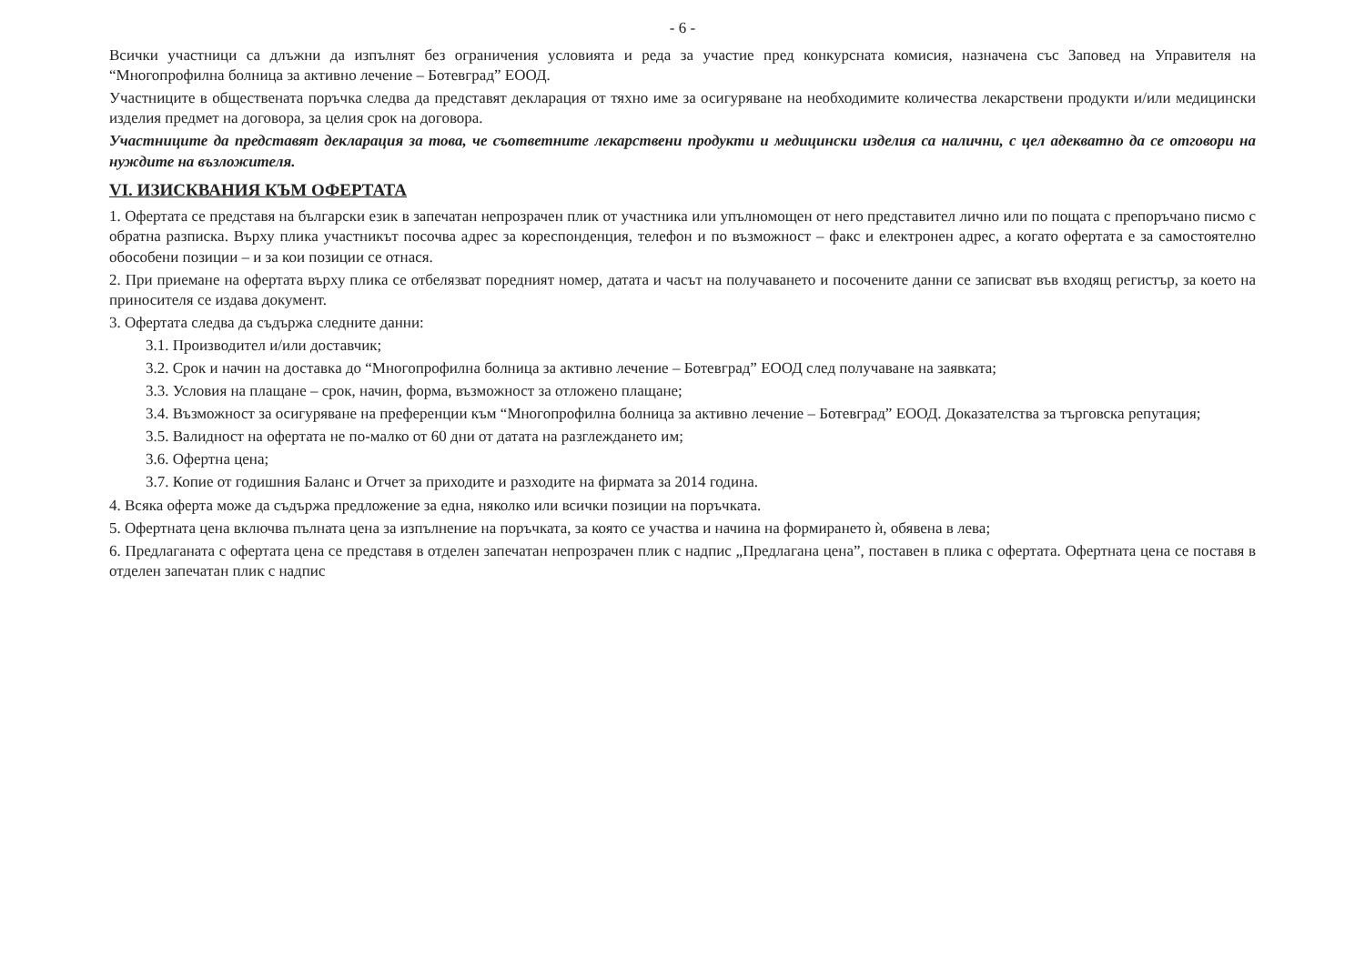- 6 -
Всички участници са длъжни да изпълнят без ограничения условията и реда за участие пред конкурсната комисия, назначена със Заповед на Управителя на “Многопрофилна болница за активно лечение – Ботевград” ЕООД.
Участниците в обществената поръчка следва да представят декларация от тяхно име за осигуряване на необходимите количества лекарствени продукти и/или медицински изделия предмет на договора, за целия срок на договора.
Участниците да представят декларация за това, че съответните лекарствени продукти и медицински изделия са налични, с цел адекватно да се отговори на нуждите на възложителя.
VI. ИЗИСКВАНИЯ КЪМ ОФЕРТАТА
1. Офертата се представя на български език в запечатан непрозрачен плик от участника или упълномощен от него представител лично или по пощата с препоръчано писмо с обратна разписка. Върху плика участникът посочва адрес за кореспонденция, телефон и по възможност – факс и електронен адрес, а когато офертата е за самостоятелно обособени позиции – и за кои позиции се отнася.
2. При приемане на офертата върху плика се отбелязват поредният номер, датата и часът на получаването и посочените данни се записват във входящ регистър, за което на приносителя се издава документ.
3. Офертата следва да съдържа следните данни:
3.1. Производител и/или доставчик;
3.2. Срок и начин на доставка до “Многопрофилна болница за активно лечение – Ботевград” ЕООД след получаване на заявката;
3.3. Условия на плащане – срок, начин, форма, възможност за отложено плащане;
3.4. Възможност за осигуряване на преференции към “Многопрофилна болница за активно лечение – Ботевград” ЕООД. Доказателства за търговска репутация;
3.5. Валидност на офертата не по-малко от 60 дни от датата на разглеждането им;
3.6. Офертна цена;
3.7. Копие от годишния Баланс и Отчет за приходите и разходите на фирмата за 2014 година.
4. Всяка оферта може да съдържа предложение за една, няколко или всички позиции на поръчката.
5. Офертната цена включва пълната цена за изпълнение на поръчката, за която се участва и начина на формирането ѝ, обявена в лева;
6. Предлаганата с офертата цена се представя в отделен запечатан непрозрачен плик с надпис „Предлагана цена”, поставен в плика с офертата. Офертната цена се поставя в отделен запечатан плик с надпис